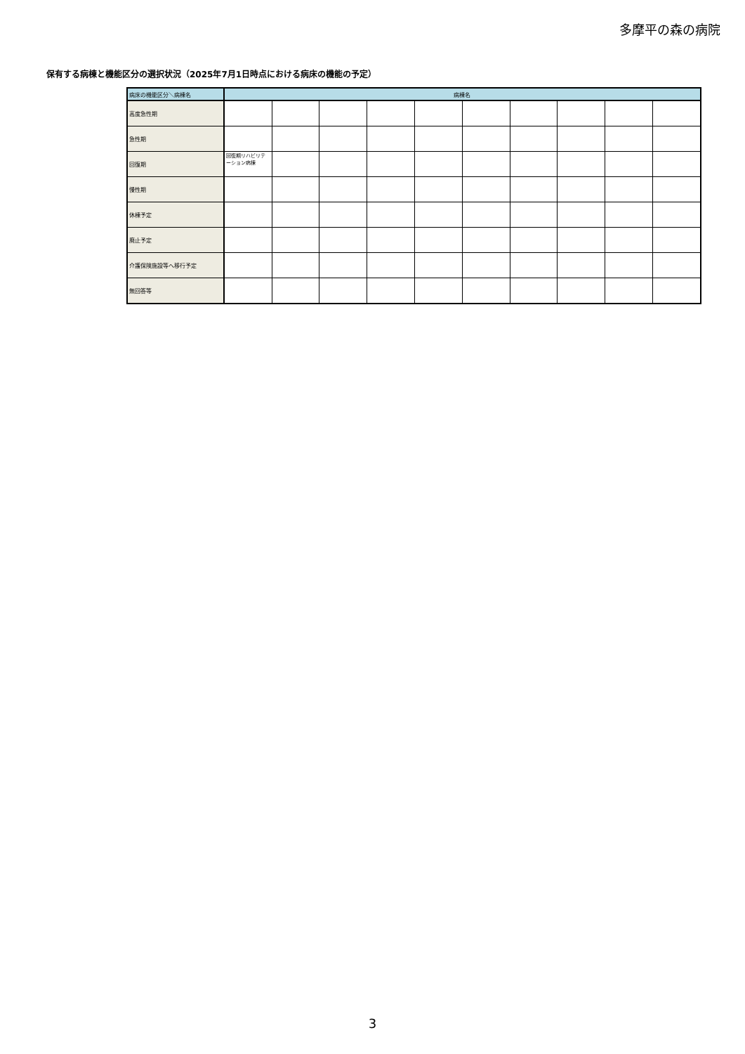多摩平の森の病院
保有する病棟と機能区分の選択状況（2025年7月1日時点における病床の機能の予定）
| 病床の機能区分＼病棟名 | 病棟名 | | | | | | | | | |
| --- | --- | --- | --- | --- | --- | --- | --- | --- | --- | --- |
| 高度急性期 | | | | | | | | | | |
| 急性期 | | | | | | | | | | |
| 回復期 | 回復期リハビリテーション病棟 | | | | | | | | | |
| 慢性期 | | | | | | | | | | |
| 休棟予定 | | | | | | | | | | |
| 廃止予定 | | | | | | | | | | |
| 介護保険施設等へ移行予定 | | | | | | | | | | |
| 無回答等 | | | | | | | | | | |
3